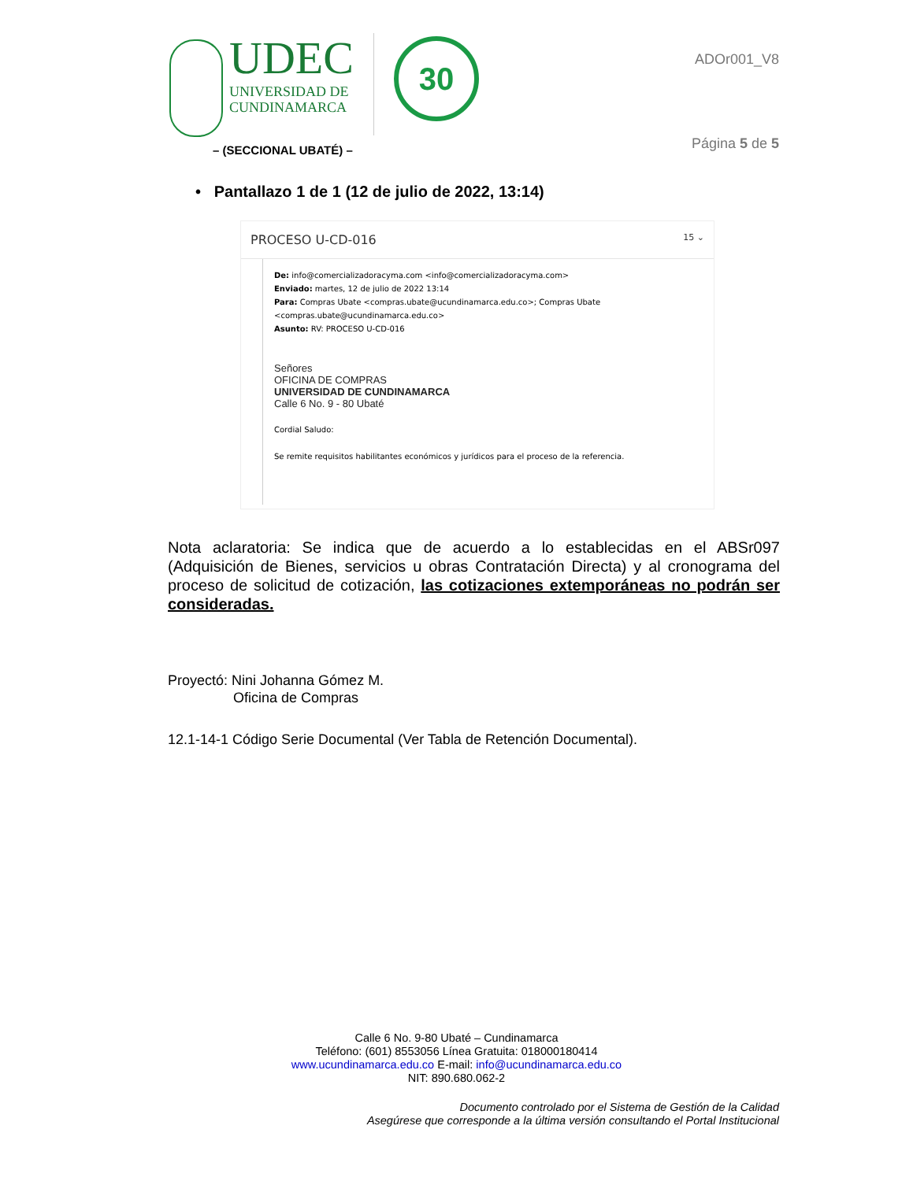UDEC
UNIVERSIDAD DE
CUNDINAMARCA
30
– (SECCIONAL UBATÉ) –
ADOr001_V8
Página 5 de 5
• Pantallazo 1 de 1 (12 de julio de 2022, 13:14)
PROCESO U-CD-016 15 ⌄
De: info@comercializadoracyma.com <info@comercializadoracyma.com>
Enviado: martes, 12 de julio de 2022 13:14
Para: Compras Ubate <compras.ubate@ucundinamarca.edu.co>; Compras Ubate
<compras.ubate@ucundinamarca.edu.co>
Asunto: RV: PROCESO U-CD-016
Señores
OFICINA DE COMPRAS
UNIVERSIDAD DE CUNDINAMARCA
Calle 6 No. 9 - 80 Ubaté
Cordial Saludo:
Se remite requisitos habilitantes económicos y jurídicos para el proceso de la referencia.
Nota aclaratoria: Se indica que de acuerdo a lo establecidas en el ABSr097 (Adquisición de Bienes, servicios u obras Contratación Directa) y al cronograma del proceso de solicitud de cotización, las cotizaciones extemporáneas no podrán ser consideradas.
Proyectó: Nini Johanna Gómez M.
Oficina de Compras
12.1-14-1 Código Serie Documental (Ver Tabla de Retención Documental).
Calle 6 No. 9-80 Ubaté – Cundinamarca
Teléfono: (601) 8553056 Línea Gratuita: 018000180414
www.ucundinamarca.edu.co E-mail: info@ucundinamarca.edu.co
NIT: 890.680.062-2
Documento controlado por el Sistema de Gestión de la Calidad
Asegúrese que corresponde a la última versión consultando el Portal Institucional